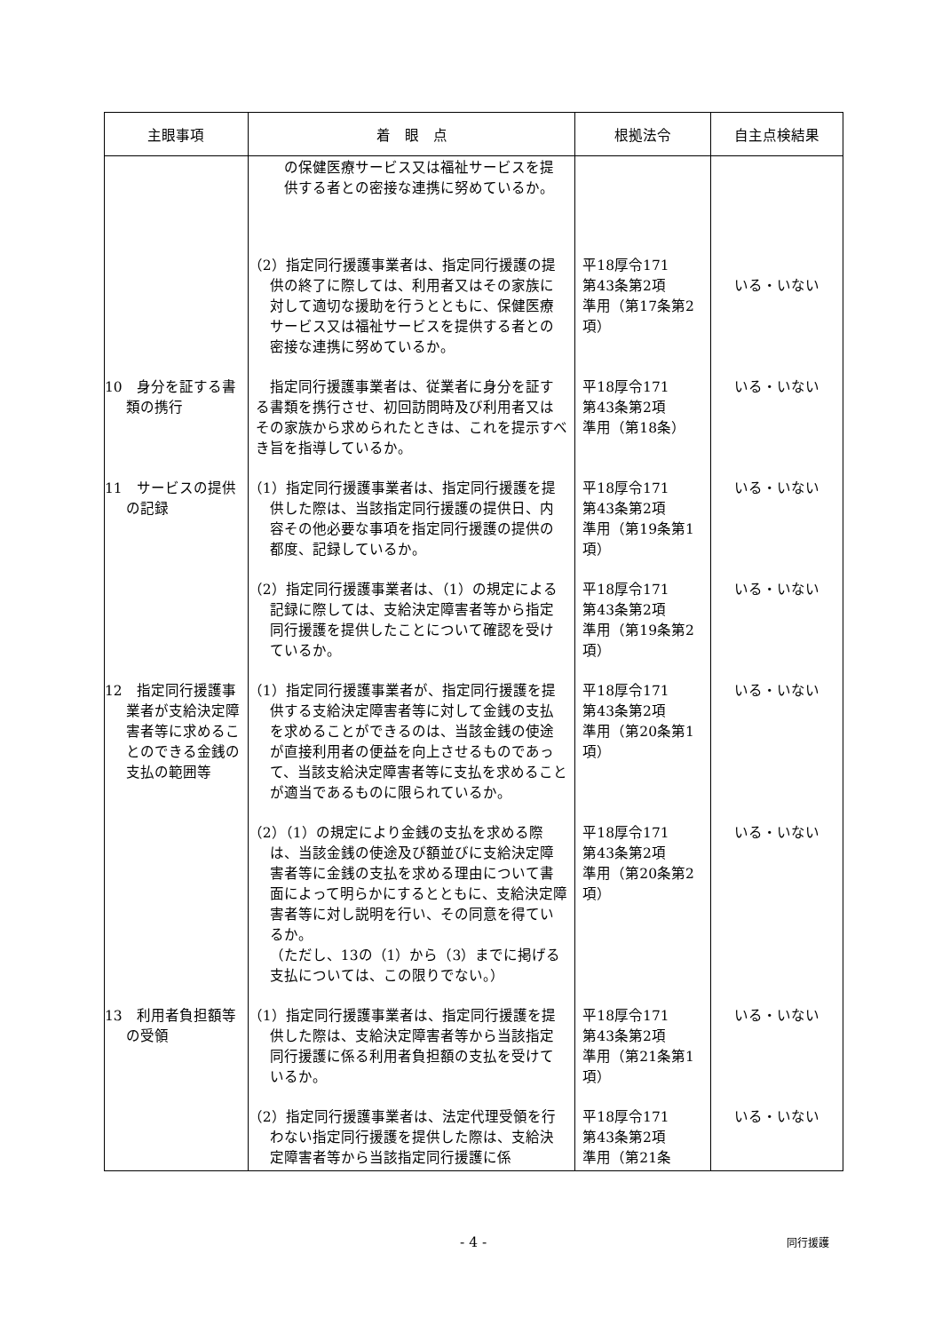| 主眼事項 | 着 眼 点 | 根拠法令 | 自主点検結果 |
| --- | --- | --- | --- |
| | の保健医療サービス又は福祉サービスを提供する者との密接な連携に努めているか。 | | |
| | （2）指定同行援護事業者は、指定同行援護の提供の終了に際しては、利用者又はその家族に対して適切な援助を行うとともに、保健医療サービス又は福祉サービスを提供する者との密接な連携に努めているか。 | 平18厚令171 第43条第2項 準用（第17条第2項） | いる・いない |
| 10 身分を証する書類の携行 | 指定同行援護事業者は、従業者に身分を証する書類を携行させ、初回訪問時及び利用者又はその家族から求められたときは、これを提示すべき旨を指導しているか。 | 平18厚令171 第43条第2項 準用（第18条） | いる・いない |
| 11 サービスの提供の記録 | （1）指定同行援護事業者は、指定同行援護を提供した際は、当該指定同行援護の提供日、内容その他必要な事項を指定同行援護の提供の都度、記録しているか。 | 平18厚令171 第43条第2項 準用（第19条第1項） | いる・いない |
| | （2）指定同行援護事業者は、（1）の規定による記録に際しては、支給決定障害者等から指定同行援護を提供したことについて確認を受けているか。 | 平18厚令171 第43条第2項 準用（第19条第2項） | いる・いない |
| 12 指定同行援護事業者が支給決定障害者等に求めることのできる金銭の支払の範囲等 | （1）指定同行援護事業者が、指定同行援護を提供する支給決定障害者等に対して金銭の支払を求めることができるのは、当該金銭の使途が直接利用者の便益を向上させるものであって、当該支給決定障害者等に支払を求めることが適当であるものに限られているか。 | 平18厚令171 第43条第2項 準用（第20条第1項） | いる・いない |
| | （2）（1）の規定により金銭の支払を求める際は、当該金銭の使途及び額並びに支給決定障害者等に金銭の支払を求める理由について書面によって明らかにするとともに、支給決定障害者等に対し説明を行い、その同意を得ているか。 （ただし、13の（1）から（3）までに掲げる支払については、この限りでない。） | 平18厚令171 第43条第2項 準用（第20条第2項） | いる・いない |
| 13 利用者負担額等の受領 | （1）指定同行援護事業者は、指定同行援護を提供した際は、支給決定障害者等から当該指定同行援護に係る利用者負担額の支払を受けているか。 | 平18厚令171 第43条第2項 準用（第21条第1項） | いる・いない |
| | （2）指定同行援護事業者は、法定代理受領を行わない指定同行援護を提供した際は、支給決定障害者等から当該指定同行援護に係 | 平18厚令171 第43条第2項 準用（第21条 | いる・いない |
- 4 - 同行援護